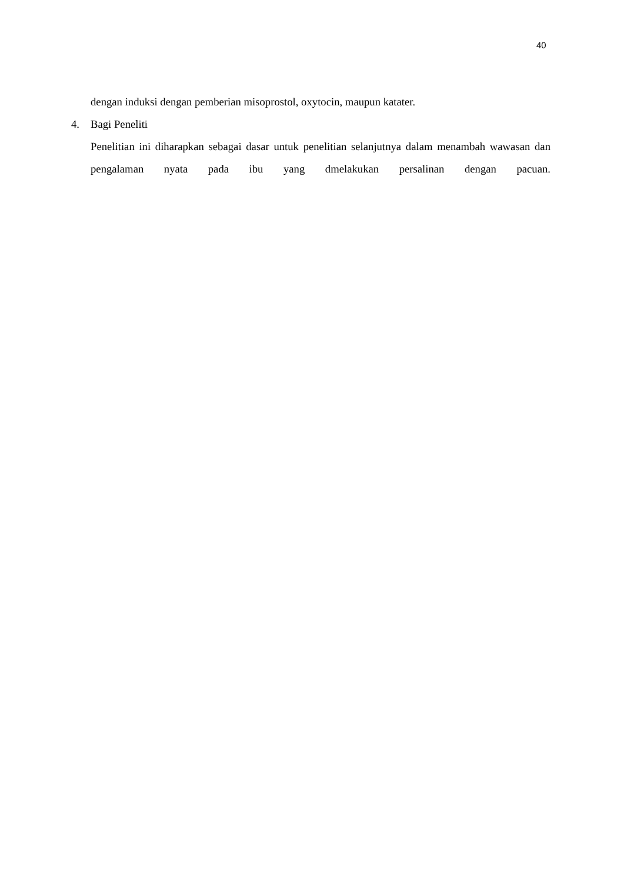40
dengan induksi dengan pemberian misoprostol, oxytocin, maupun katater.
4. Bagi Peneliti
Penelitian ini diharapkan sebagai dasar untuk penelitian selanjutnya dalam menambah wawasan dan pengalaman nyata pada ibu yang dmelakukan persalinan dengan pacuan.